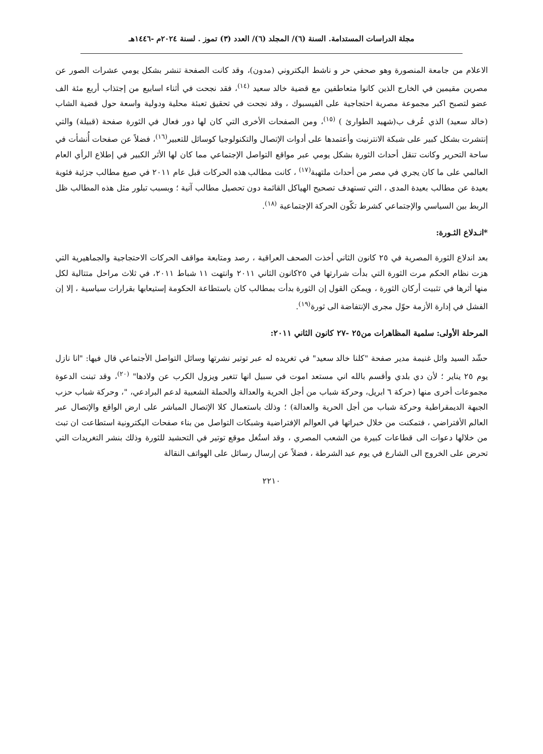مجلة الدراسات المستدامة. السنة (٦)/ المجلد (٦)/ العدد (٣) تموز . لسنة ٢٠٢٤م -١٤٤٦هـ
الاعلام من جامعة المنصورة وهو صحفي حر و ناشط اليكتروني (مدون)، وقد كانت الصفحة تنشر بشكل يومي عشرات الصور عن مصرين مقيمين في الخارج الذين كانوا متعاطفين مع قضية خالد سعيد <sup>(١٤)</sup>، فقد نجحت في أثناء اسابيع من إجتذاب أربع مئة الف عضو لتصبح اكبر مجموعة مصرية احتجاجية على الفيسبوك ، وقد نجحت في تحقيق تعبئة محلية ودولية واسعة حول قضية الشاب (خالد سعيد) الذي عُرف ب(شهيد الطوارئ ) <sup>(١٥)</sup>، ومن الصفحات الأخرى التي كان لها دور فعال في الثورة صفحة (قبيلة) والتي إنتشرت بشكل كبير على شبكة الانترنيت وأعتمدها على أدوات الإتصال والتكنولوجيا كوسائل للتعبير<sup>(١٦)</sup>، فضلاً عن صفحات أُنشأت في ساحة التحرير وكانت تنقل أحداث الثورة بشكل يومي عبر مواقع التواصل الإجتماعي مما كان لها الأثر الكبير في إطلاع الرأي العام العالمي على ما كان يجري في مصر من أحداث ملتهبة<sup>(١٧)</sup> ، كانت مطالب هذه الحركات قبل عام ٢٠١١ في صيغ مطالب جزئية فئوية بعيدة عن مطالب بعيدة المدى ، التي تستهدف تصحيح الهياكل القائمة دون تحصيل مطالب آنية ؛ وبسبب تبلور مثل هذه المطالب ظل الربط بين السياسي والإجتماعي كشرط تكّون الحركة الإجتماعية <sup>(١٨)</sup>.
*انـدلاع الثـورة:
بعد اندلاع الثورة المصرية في ٢٥ كانون الثاني أخذت الصحف العراقية ، رصد ومتابعة مواقف الحركات الاحتجاجية والجماهيرية التي هزت نظام الحكم مرت الثورة التي بدأت شرارتها في ٢٥كانون الثاني ٢٠١١ وانتهت ١١ شباط ٢٠١١، في ثلاث مراحل متتالية لكل منها أثرها في تثبيت أركان الثورة ، ويمكن القول إن الثورة بدأت بمطالب كان باستطاعة الحكومة إستيعابها بقرارات سياسية ، إلا إن الفشل في إدارة الأزمة حوّل مجرى الإنتفاضة الى ثورة<sup>(١٩)</sup>.
المرحلة الأولى: سلمية المظاهرات من٢٥ -٢٧ كانون الثاني ٢٠١١:
حشّد السيد وائل غنيمة مدير صفحة "كلنا خالد سعيد" في تغريده له عبر توتير نشرتها وسائل التواصل الأجتماعي قال فيها: "انا نازل يوم ٢٥ يناير ؛ لأن دي بلدي وأقسم بالله اني مستعد اموت في سبيل انها تتغير ويزول الكرب عن ولادها" <sup>(٢٠)</sup>، وقد تبنت الدعوة مجموعات أخرى منها (حركة ٦ ابريل، وحركة شباب من أجل الحرية والعدالة والحملة الشعبية لدعم البرادعي، "، وحركة شباب حزب الجبهة الديمقراطية وحركة شباب من أجل الحرية والعدالة) ؛ وذلك باستعمال كلا الإتصال المباشر على ارض الواقع والإتصال عبر العالم الأفتراضي ، فتمكنت من خلال خبراتها في العوالم الإفتراضية وشبكات التواصل من بناء صفحات اليكترونية استطاعت ان تبث من خلالها دعوات الى قطاعات كبيرة من الشعب المصري ، وقد استُغل موقع توتير في التحشيد للثورة وذلك بنشر التغريدات التي تحرض على الخروج الى الشارع في يوم عيد الشرطة ، فضلاً عن إرسال رسائل على الهواتف النقالة
٢٢١٠